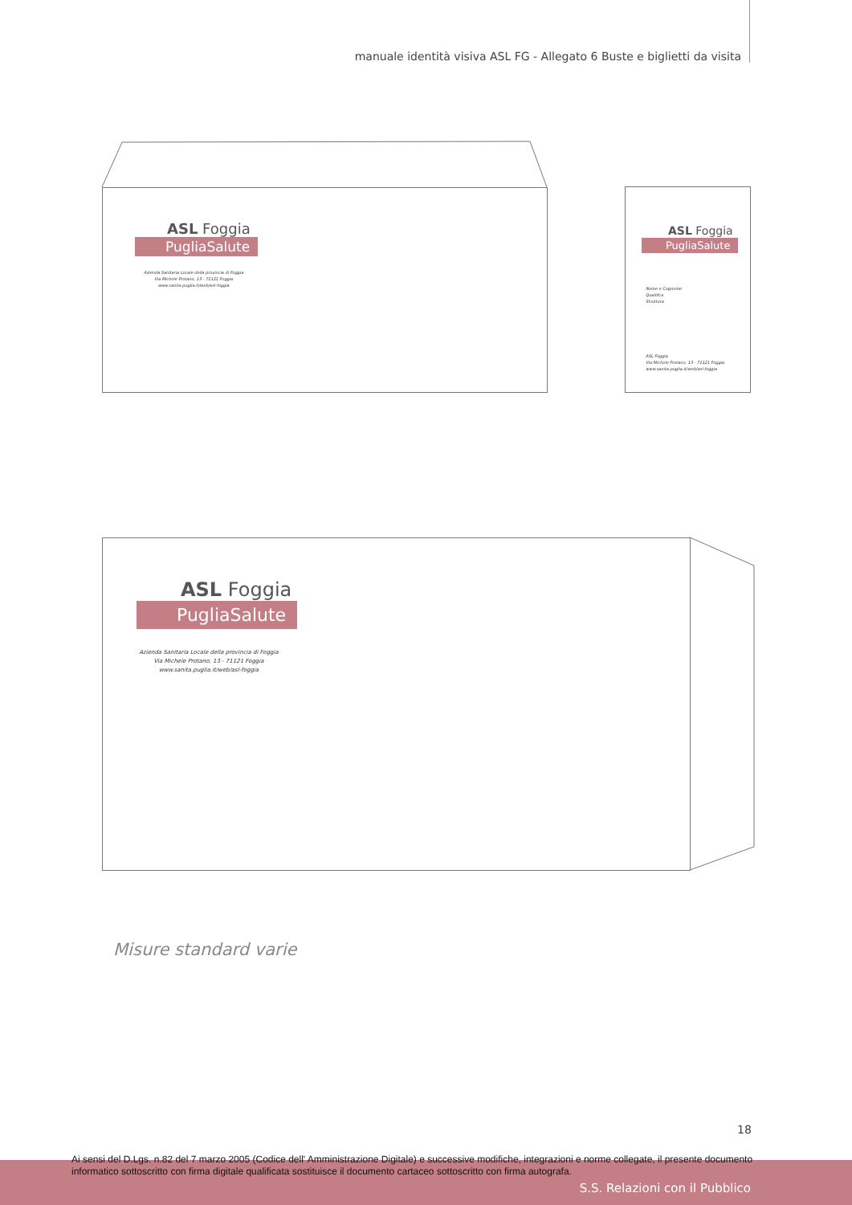manuale identità visiva ASL FG - Allegato 6 Buste e biglietti da visita
ASL Foggia
PugliaSalute
Azienda Sanitaria Locale della provincia di Foggia
Via Michele Protano, 13 - 71121 Foggia
www.sanita.puglia.it/web/asl-foggia
ASL Foggia
PugliaSalute
Nome e Cognome
Qualifica
Struttura
ASL Foggia
Via Michele Protano, 13 - 71121 Foggia
www.sanita.puglia.it/web/asl-foggia
ASL Foggia
PugliaSalute
Azienda Sanitaria Locale della provincia di Foggia
Via Michele Protano, 13 - 71121 Foggia
www.sanita.puglia.it/web/asl-foggia
Misure standard varie
18
Ai sensi del D.Lgs. n.82 del 7 marzo 2005 (Codice dell' Amministrazione Digitale) e successive modifiche, integrazioni e norme collegate, il presente documento informatico sottoscritto con firma digitale qualificata sostituisce il documento cartaceo sottoscritto con firma autografa.
S.S. Relazioni con il Pubblico